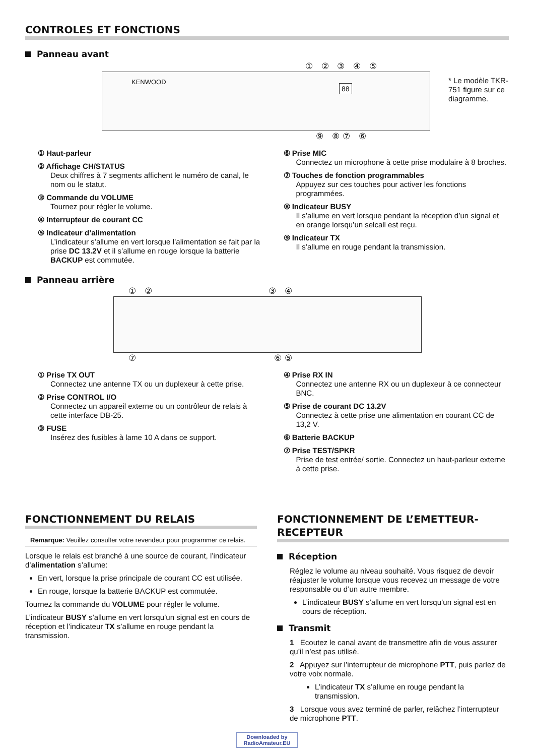CONTROLES ET FONCTIONS
Panneau avant
① ② ③ ④ ⑤
KENWOOD
88
⑨ ⑧⑦ ⑥
* Le modèle TKR-751 figure sur ce diagramme.
① Haut-parleur
② Affichage CH/STATUS
Deux chiffres à 7 segments affichent le numéro de canal, le nom ou le statut.
③ Commande du VOLUME
Tournez pour régler le volume.
④ Interrupteur de courant CC
⑤ Indicateur d’alimentation
L’indicateur s’allume en vert lorsque l’alimentation se fait par la prise DC 13.2V et il s’allume en rouge lorsque la batterie BACKUP est commutée.
⑥ Prise MIC
Connectez un microphone à cette prise modulaire à 8 broches.
⑦ Touches de fonction programmables
Appuyez sur ces touches pour activer les fonctions programmées.
⑧ Indicateur BUSY
Il s’allume en vert lorsque pendant la réception d’un signal et en orange lorsqu’un selcall est reçu.
⑨ Indicateur TX
Il s’allume en rouge pendant la transmission.
Panneau arrière
① ② ③ ④
⑦ ⑥⑤
① Prise TX OUT
Connectez une antenne TX ou un duplexeur à cette prise.
② Prise CONTROL I/O
Connectez un appareil externe ou un contrôleur de relais à cette interface DB-25.
③ FUSE
Insérez des fusibles à lame 10 A dans ce support.
④ Prise RX IN
Connectez une antenne RX ou un duplexeur à ce connecteur BNC.
⑤ Prise de courant DC 13.2V
Connectez à cette prise une alimentation en courant CC de 13,2 V.
⑥ Batterie BACKUP
⑦ Prise TEST/SPKR
Prise de test entrée/ sortie. Connectez un haut-parleur externe à cette prise.
FONCTIONNEMENT DU RELAIS
Remarque: Veuillez consulter votre revendeur pour programmer ce relais.
Lorsque le relais est branché à une source de courant, l’indicateur d’alimentation s’allume:
En vert, lorsque la prise principale de courant CC est utilisée.
En rouge, lorsque la batterie BACKUP est commutée.
Tournez la commande du VOLUME pour régler le volume.
L’indicateur BUSY s’allume en vert lorsqu’un signal est en cours de réception et l’indicateur TX s’allume en rouge pendant la transmission.
FONCTIONNEMENT DE L’EMETTEUR-RECEPTEUR
Réception
Réglez le volume au niveau souhaité. Vous risquez de devoir réajuster le volume lorsque vous recevez un message de votre responsable ou d’un autre membre.
L’indicateur BUSY s’allume en vert lorsqu’un signal est en cours de réception.
Transmit
1 Ecoutez le canal avant de transmettre afin de vous assurer qu’il n’est pas utilisé.
2 Appuyez sur l’interrupteur de microphone PTT, puis parlez de votre voix normale.
L’indicateur TX s’allume en rouge pendant la transmission.
3 Lorsque vous avez terminé de parler, relâchez l’interrupteur de microphone PTT.
Downloaded by RadioAmateur.EU